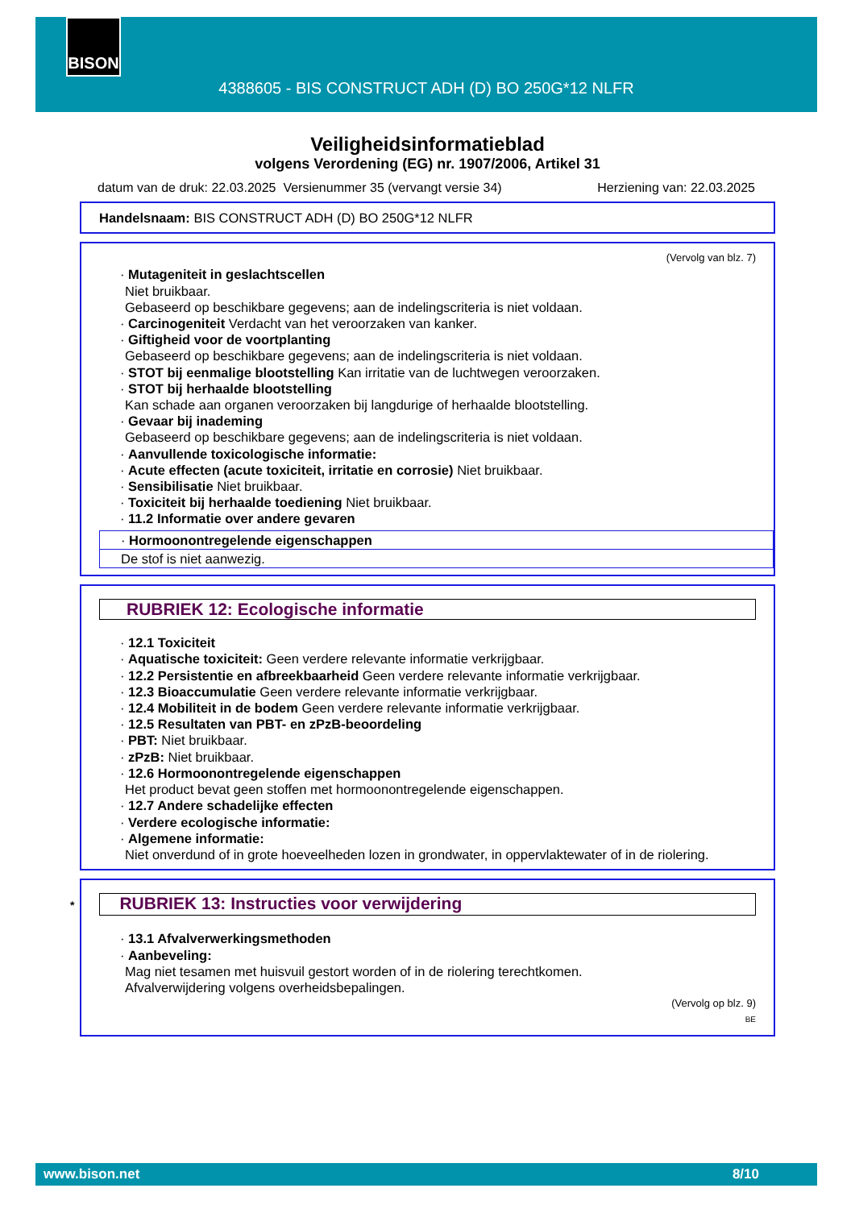BISON
4388605 - BIS CONSTRUCT ADH (D) BO 250G*12 NLFR
Veiligheidsinformatieblad
volgens Verordening (EG) nr. 1907/2006, Artikel 31
datum van de druk: 22.03.2025 Versienummer 35 (vervangt versie 34) Herziening van: 22.03.2025
Handelsnaam: BIS CONSTRUCT ADH (D) BO 250G*12 NLFR
(Vervolg van blz. 7)
· Mutageniteit in geslachtscellen
Niet bruikbaar.
Gebaseerd op beschikbare gegevens; aan de indelingscriteria is niet voldaan.
· Carcinogeniteit Verdacht van het veroorzaken van kanker.
· Giftigheid voor de voortplanting
Gebaseerd op beschikbare gegevens; aan de indelingscriteria is niet voldaan.
· STOT bij eenmalige blootstelling Kan irritatie van de luchtwegen veroorzaken.
· STOT bij herhaalde blootstelling
Kan schade aan organen veroorzaken bij langdurige of herhaalde blootstelling.
· Gevaar bij inademing
Gebaseerd op beschikbare gegevens; aan de indelingscriteria is niet voldaan.
· Aanvullende toxicologische informatie:
· Acute effecten (acute toxiciteit, irritatie en corrosie) Niet bruikbaar.
· Sensibilisatie Niet bruikbaar.
· Toxiciteit bij herhaalde toediening Niet bruikbaar.
· 11.2 Informatie over andere gevaren
· Hormoonontregelende eigenschappen
De stof is niet aanwezig.
RUBRIEK 12: Ecologische informatie
· 12.1 Toxiciteit
· Aquatische toxiciteit: Geen verdere relevante informatie verkrijgbaar.
· 12.2 Persistentie en afbreekbaarheid Geen verdere relevante informatie verkrijgbaar.
· 12.3 Bioaccumulatie Geen verdere relevante informatie verkrijgbaar.
· 12.4 Mobiliteit in de bodem Geen verdere relevante informatie verkrijgbaar.
· 12.5 Resultaten van PBT- en zPzB-beoordeling
· PBT: Niet bruikbaar.
· zPzB: Niet bruikbaar.
· 12.6 Hormoonontregelende eigenschappen
Het product bevat geen stoffen met hormoonontregelende eigenschappen.
· 12.7 Andere schadelijke effecten
· Verdere ecologische informatie:
· Algemene informatie:
Niet onverdund of in grote hoeveelheden lozen in grondwater, in oppervlaktewater of in de riolering.
* RUBRIEK 13: Instructies voor verwijdering
· 13.1 Afvalverwerkingsmethoden
· Aanbeveling:
Mag niet tesamen met huisvuil gestort worden of in de riolering terechtkomen.
Afvalverwijdering volgens overheidsbepalingen.
(Vervolg op blz. 9)
BE
www.bison.net 8/10